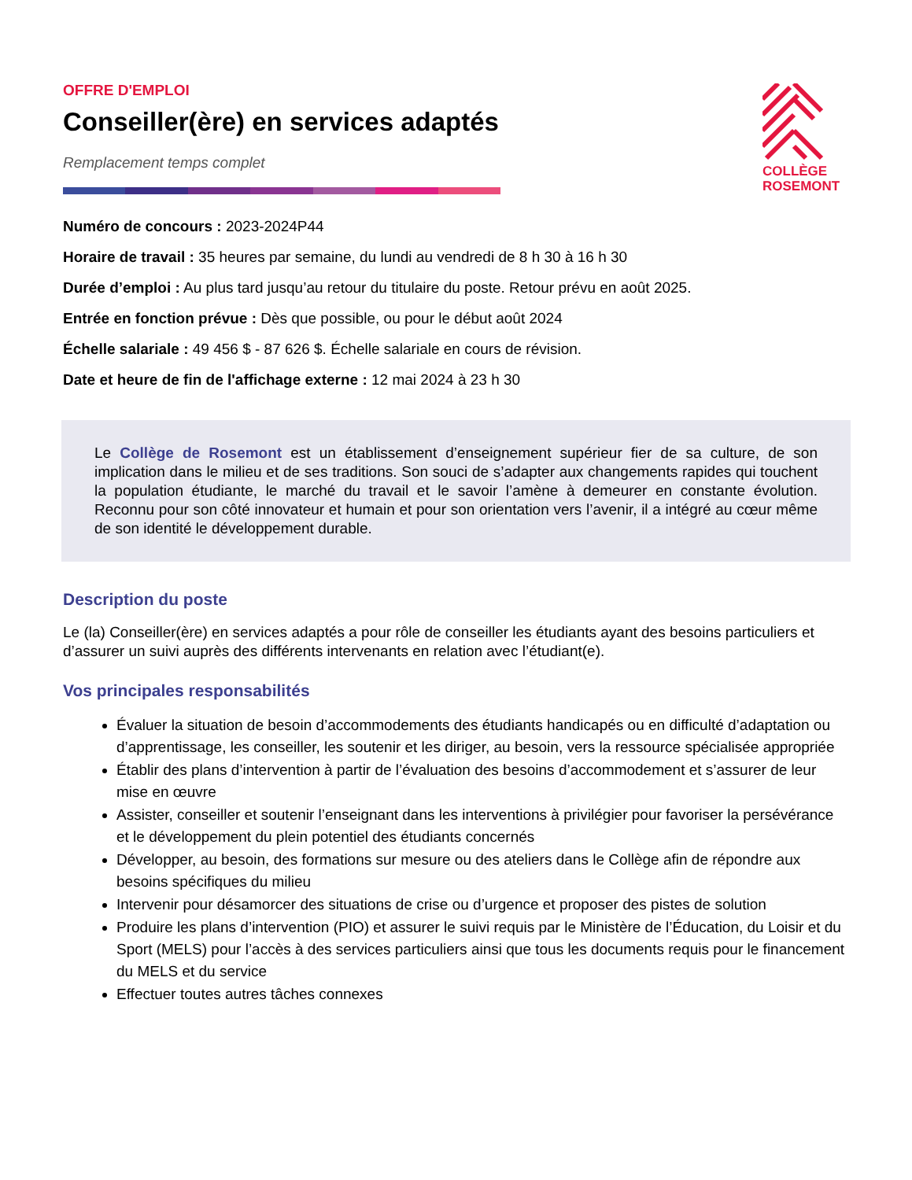OFFRE D'EMPLOI
Conseiller(ère) en services adaptés
Remplacement temps complet
COLLÈGE
ROSEMONT
Numéro de concours : 2023-2024P44
Horaire de travail : 35 heures par semaine, du lundi au vendredi de 8 h 30 à 16 h 30
Durée d’emploi : Au plus tard jusqu’au retour du titulaire du poste. Retour prévu en août 2025.
Entrée en fonction prévue : Dès que possible, ou pour le début août 2024
Échelle salariale : 49 456 $ - 87 626 $. Échelle salariale en cours de révision.
Date et heure de fin de l'affichage externe : 12 mai 2024 à 23 h 30
Le Collège de Rosemont est un établissement d’enseignement supérieur fier de sa culture, de son implication dans le milieu et de ses traditions. Son souci de s’adapter aux changements rapides qui touchent la population étudiante, le marché du travail et le savoir l’amène à demeurer en constante évolution. Reconnu pour son côté innovateur et humain et pour son orientation vers l’avenir, il a intégré au cœur même de son identité le développement durable.
Description du poste
Le (la) Conseiller(ère) en services adaptés a pour rôle de conseiller les étudiants ayant des besoins particuliers et d’assurer un suivi auprès des différents intervenants en relation avec l’étudiant(e).
Vos principales responsabilités
Évaluer la situation de besoin d’accommodements des étudiants handicapés ou en difficulté d’adaptation ou d’apprentissage, les conseiller, les soutenir et les diriger, au besoin, vers la ressource spécialisée appropriée
Établir des plans d’intervention à partir de l’évaluation des besoins d’accommodement et s’assurer de leur mise en œuvre
Assister, conseiller et soutenir l’enseignant dans les interventions à privilégier pour favoriser la persévérance et le développement du plein potentiel des étudiants concernés
Développer, au besoin, des formations sur mesure ou des ateliers dans le Collège afin de répondre aux besoins spécifiques du milieu
Intervenir pour désamorcer des situations de crise ou d’urgence et proposer des pistes de solution
Produire les plans d’intervention (PIO) et assurer le suivi requis par le Ministère de l’Éducation, du Loisir et du Sport (MELS) pour l’accès à des services particuliers ainsi que tous les documents requis pour le financement du MELS et du service
Effectuer toutes autres tâches connexes